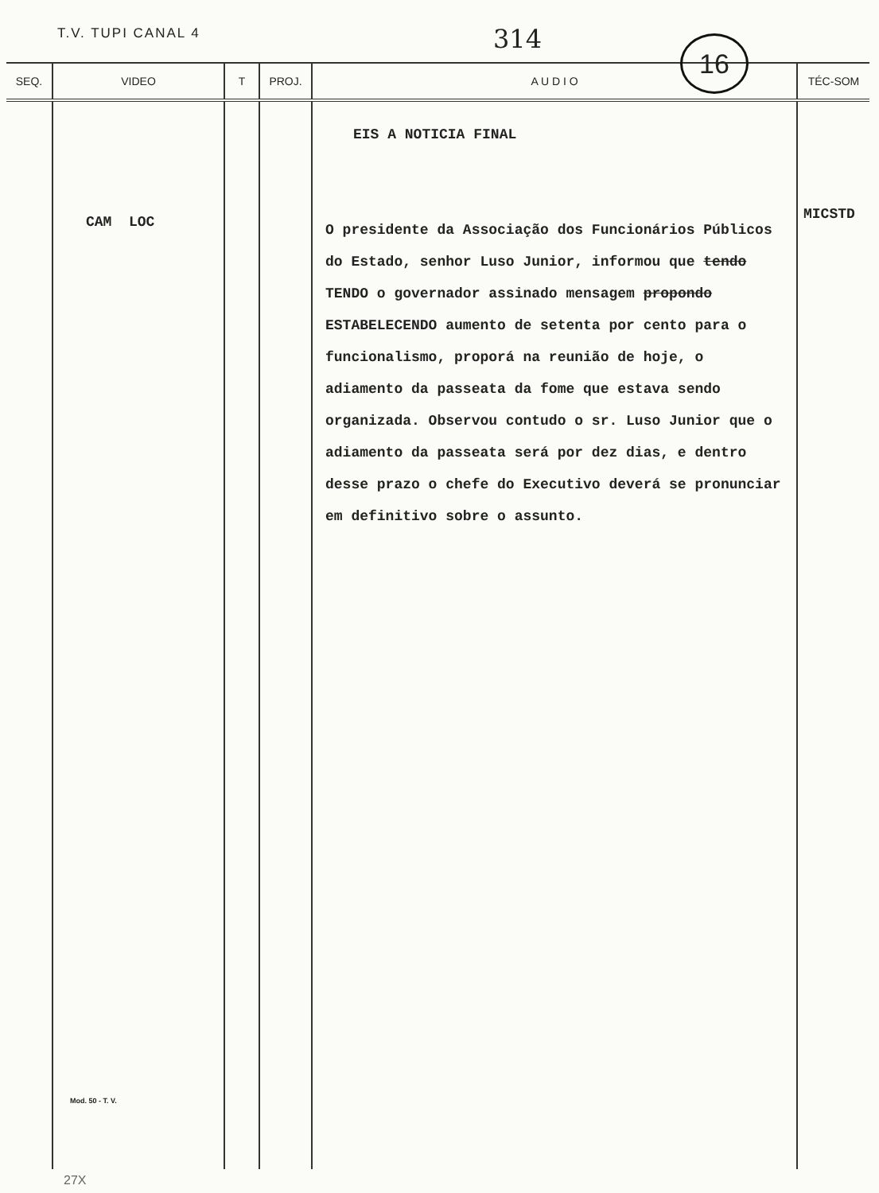T.V. TUPI CANAL 4 314 16
| SEQ. | VIDEO | T | PROJ. | A U D I O | TÉC-SOM |
| --- | --- | --- | --- | --- | --- |
| | CAM LOC Mod. 50 - T. V. | | | EIS A NOTICIA FINAL O presidente da Associação dos Funcionários Públicos do Estado, senhor Luso Junior, informou que tendo TENDO o governador assinado mensagem propondo ESTABELECENDO aumento de setenta por cento para o funcionalismo, proporá na reunião de hoje, o adiamento da passeata da fome que estava sendo organizada. Observou contudo o sr. Luso Junior que o adiamento da passeata será por dez dias, e dentro desse prazo o chefe do Executivo deverá se pronunciar em definitivo sobre o assunto. | MICSTD |
27X